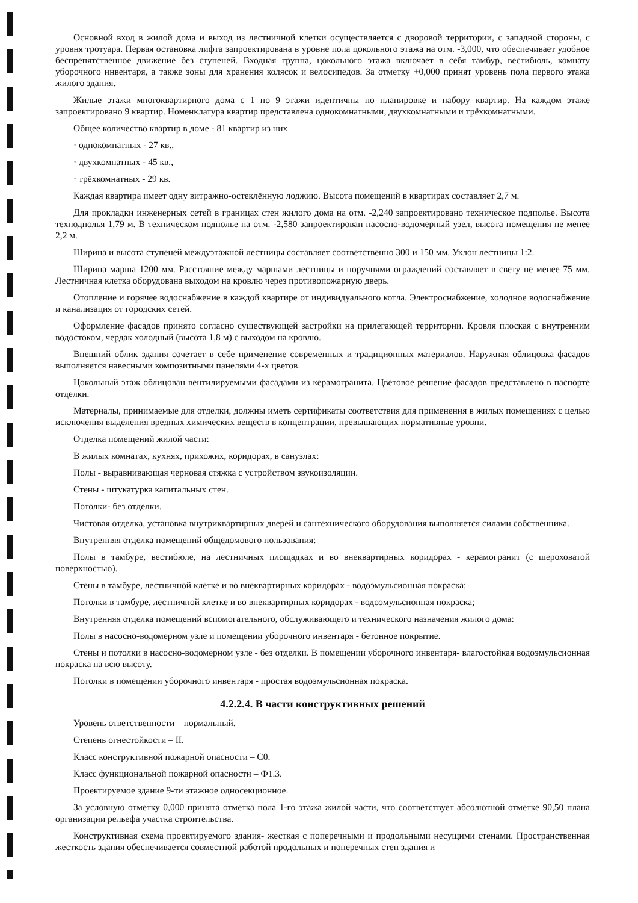Основной вход в жилой дома и выход из лестничной клетки осуществляется с дворовой территории, с западной стороны, с уровня тротуара. Первая остановка лифта запроектирована в уровне пола цокольного этажа на отм. -3,000, что обеспечивает удобное беспрепятственное движение без ступеней. Входная группа, цокольного этажа включает в себя тамбур, вестибюль, комнату уборочного инвентаря, а также зоны для хранения колясок и велосипедов. За отметку +0,000 принят уровень пола первого этажа жилого здания.
Жилые этажи многоквартирного дома с 1 по 9 этажи идентичны по планировке и набору квартир. На каждом этаже запроектировано 9 квартир. Номенклатура квартир представлена однокомнатными, двухкомнатными и трёхкомнатными.
Общее количество квартир в доме - 81 квартир из них
· однокомнатных - 27 кв.,
· двухкомнатных - 45 кв.,
· трёхкомнатных - 29 кв.
Каждая квартира имеет одну витражно-остеклённую лоджию. Высота помещений в квартирах составляет 2,7 м.
Для прокладки инженерных сетей в границах стен жилого дома на отм. -2,240 запроектировано техническое подполье. Высота техподполья 1,79 м. В техническом подполье на отм. -2,580 запроектирован насосно-водомерный узел, высота помещения не менее 2,2 м.
Ширина и высота ступеней междуэтажной лестницы составляет соответственно 300 и 150 мм. Уклон лестницы 1:2.
Ширина марша 1200 мм. Расстояние между маршами лестницы и поручнями ограждений составляет в свету не менее 75 мм. Лестничная клетка оборудована выходом на кровлю через противопожарную дверь.
Отопление и горячее водоснабжение в каждой квартире от индивидуального котла. Электроснабжение, холодное водоснабжение и канализация от городских сетей.
Оформление фасадов принято согласно существующей застройки на прилегающей территории. Кровля плоская с внутренним водостоком, чердак холодный (высота 1,8 м) с выходом на кровлю.
Внешний облик здания сочетает в себе применение современных и традиционных материалов. Наружная облицовка фасадов выполняется навесными композитными панелями 4-х цветов.
Цокольный этаж облицован вентилируемыми фасадами из керамогранита. Цветовое решение фасадов представлено в паспорте отделки.
Материалы, принимаемые для отделки, должны иметь сертификаты соответствия для применения в жилых помещениях с целью исключения выделения вредных химических веществ в концентрации, превышающих нормативные уровни.
Отделка помещений жилой части:
В жилых комнатах, кухнях, прихожих, коридорах, в санузлах:
Полы - выравнивающая черновая стяжка с устройством звукоизоляции.
Стены - штукатурка капитальных стен.
Потолки- без отделки.
Чистовая отделка, установка внутриквартирных дверей и сантехнического оборудования выполняется силами собственника.
Внутренняя отделка помещений общедомового пользования:
Полы в тамбуре, вестибюле, на лестничных площадках и во внеквартирных коридорах - керамогранит (с шероховатой поверхностью).
Стены в тамбуре, лестничной клетке и во внеквартирных коридорах - водоэмульсионная покраска;
Потолки в тамбуре, лестничной клетке и во внеквартирных коридорах - водоэмульсионная покраска;
Внутренняя отделка помещений вспомогательного, обслуживающего и технического назначения жилого дома:
Полы в насосно-водомерном узле и помещении уборочного инвентаря - бетонное покрытие.
Стены и потолки в насосно-водомерном узле - без отделки. В помещении уборочного инвентаря- влагостойкая водоэмульсионная покраска на всю высоту.
Потолки в помещении уборочного инвентаря - простая водоэмульсионная покраска.
4.2.2.4. В части конструктивных решений
Уровень ответственности – нормальный.
Степень огнестойкости – II.
Класс конструктивной пожарной опасности – С0.
Класс функциональной пожарной опасности – Ф1.3.
Проектируемое здание 9-ти этажное односекционное.
За условную отметку 0,000 принята отметка пола 1-го этажа жилой части, что соответствует абсолютной отметке 90,50 плана организации рельефа участка строительства.
Конструктивная схема проектируемого здания- жесткая с поперечными и продольными несущими стенами. Пространственная жесткость здания обеспечивается совместной работой продольных и поперечных стен здания и